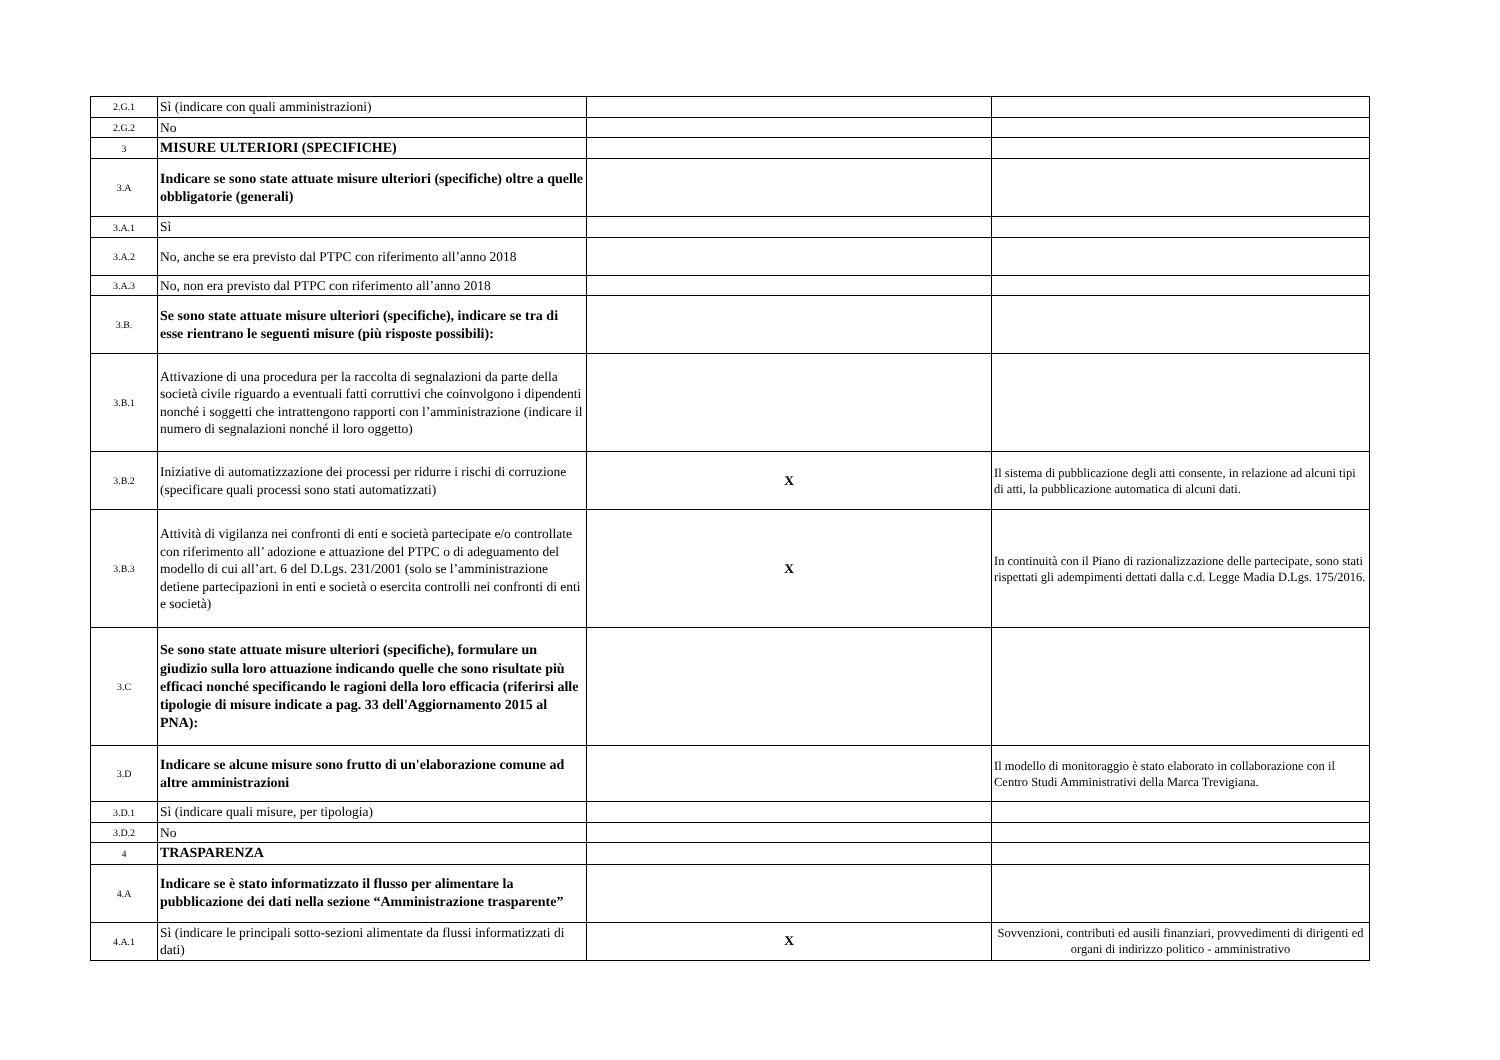| 2.G.1 | Sì (indicare con quali amministrazioni) | | |
| 2.G.2 | No | | |
| 3 | MISURE ULTERIORI (SPECIFICHE) | | |
| 3.A | Indicare se sono state attuate misure ulteriori (specifiche) oltre a quelle obbligatorie (generali) | | |
| 3.A.1 | Sì | | |
| 3.A.2 | No, anche se era previsto dal PTPC con riferimento all’anno 2018 | | |
| 3.A.3 | No, non era previsto dal PTPC con riferimento all’anno 2018 | | |
| 3.B. | Se sono state attuate misure ulteriori (specifiche), indicare se tra di esse rientrano le seguenti misure (più risposte possibili): | | |
| 3.B.1 | Attivazione di una procedura per la raccolta di segnalazioni da parte della società civile riguardo a eventuali fatti corruttivi che coinvolgono i dipendenti nonché i soggetti che intrattengono rapporti con l’amministrazione (indicare il numero di segnalazioni nonché il loro oggetto) | | |
| 3.B.2 | Iniziative di automatizzazione dei processi per ridurre i rischi di corruzione (specificare quali processi sono stati automatizzati) | X | Il sistema di pubblicazione degli atti consente, in relazione ad alcuni tipi di atti, la pubblicazione automatica di alcuni dati. |
| 3.B.3 | Attività di vigilanza nei confronti di enti e società partecipate e/o controllate con riferimento all’ adozione e attuazione del PTPC o di adeguamento del modello di cui all’art. 6 del D.Lgs. 231/2001 (solo se l’amministrazione detiene partecipazioni in enti e società o esercita controlli nei confronti di enti e società) | X | In continuità con il Piano di razionalizzazione delle partecipate, sono stati rispettati gli adempimenti dettati dalla c.d. Legge Madia D.Lgs. 175/2016. |
| 3.C | Se sono state attuate misure ulteriori (specifiche), formulare un giudizio sulla loro attuazione indicando quelle che sono risultate più efficaci nonché specificando le ragioni della loro efficacia (riferirsi alle tipologie di misure indicate a pag. 33 dell'Aggiornamento 2015 al PNA): | | |
| 3.D | Indicare se alcune misure sono frutto di un'elaborazione comune ad altre amministrazioni | | Il modello di monitoraggio è stato elaborato in collaborazione con il Centro Studi Amministrativi della Marca Trevigiana. |
| 3.D.1 | Sì (indicare quali misure, per tipologia) | | |
| 3.D.2 | No | | |
| 4 | TRASPARENZA | | |
| 4.A | Indicare se è stato informatizzato il flusso per alimentare la pubblicazione dei dati nella sezione “Amministrazione trasparente” | | |
| 4.A.1 | Sì (indicare le principali sotto-sezioni alimentate da flussi informatizzati di dati) | X | Sovvenzioni, contributi ed ausili finanziari, provvedimenti di dirigenti ed organi di indirizzo politico - amministrativo |